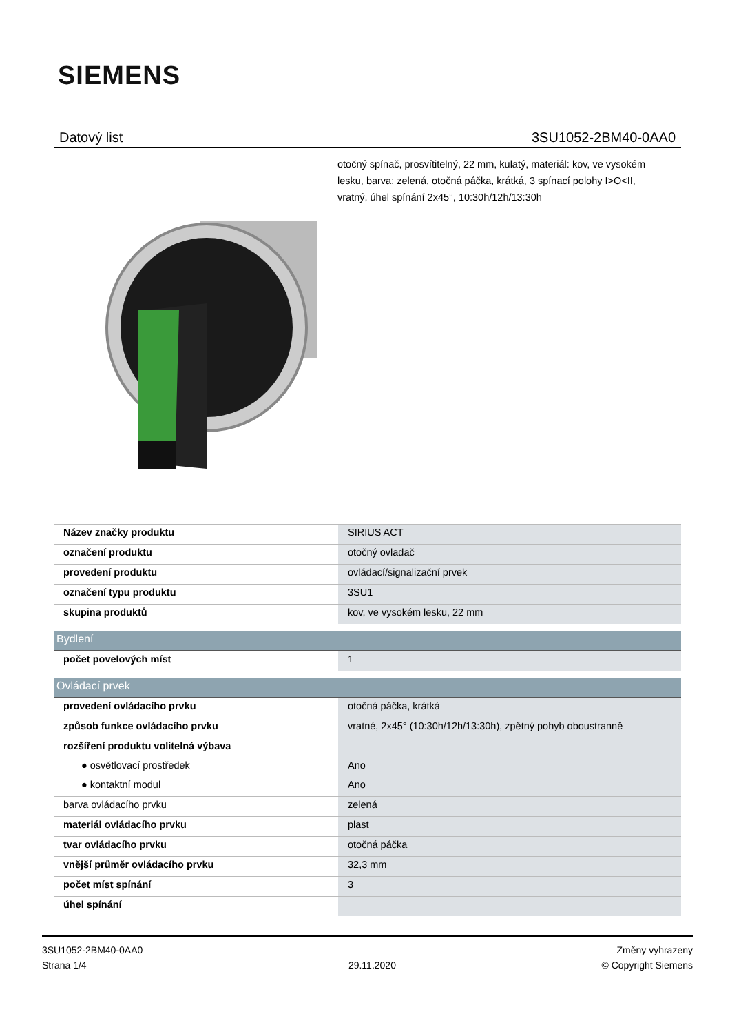SIEMENS
Datový list 3SU1052-2BM40-0AA0
otočný spínač, prosvítitelný, 22 mm, kulatý, materiál: kov, ve vysokém lesku, barva: zelená, otočná páčka, krátká, 3 spínací polohy I>O<II, vratný, úhel spínání 2x45°, 10:30h/12h/13:30h
| Název značky produktu | SIRIUS ACT |
| označení produktu | otočný ovladač |
| provedení produktu | ovládací/signalizační prvek |
| označení typu produktu | 3SU1 |
| skupina produktů | kov, ve vysokém lesku, 22 mm |
| Bydlení | |
| počet povelových míst | 1 |
| Ovládací prvek | |
| provedení ovládacího prvku | otočná páčka, krátká |
| způsob funkce ovládacího prvku | vratné, 2x45° (10:30h/12h/13:30h), zpětný pohyb oboustranně |
| rozšíření produktu volitelná výbava | |
| ● osvětlovací prostředek | Ano |
| ● kontaktní modul | Ano |
| barva ovládacího prvku | zelená |
| materiál ovládacího prvku | plast |
| tvar ovládacího prvku | otočná páčka |
| vnější průměr ovládacího prvku | 32,3 mm |
| počet míst spínání | 3 |
| úhel spínání | |
3SU1052-2BM40-0AA0
Strana 1/4
29.11.2020
Změny vyhrazeny
© Copyright Siemens